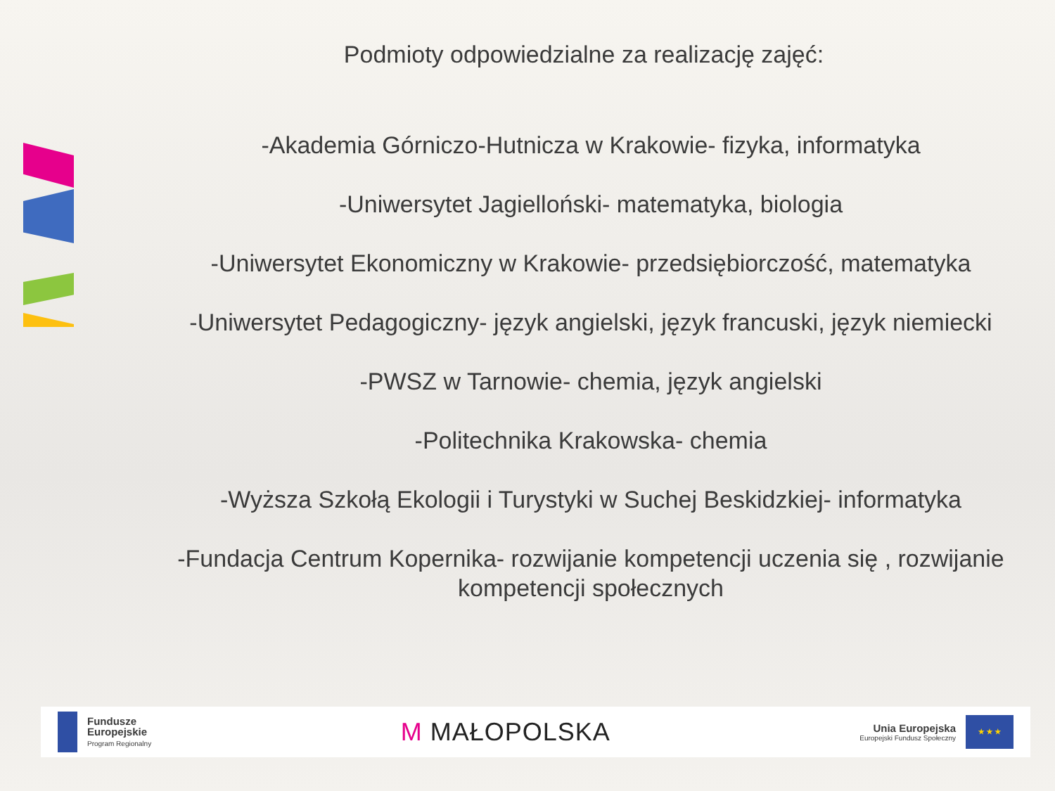Podmioty odpowiedzialne za realizację zajęć:
-Akademia Górniczo-Hutnicza w Krakowie- fizyka, informatyka
-Uniwersytet Jagielloński- matematyka, biologia
-Uniwersytet Ekonomiczny w Krakowie- przedsiębiorczość, matematyka
-Uniwersytet Pedagogiczny- język angielski, język francuski, język niemiecki
-PWSZ w Tarnowie- chemia, język angielski
-Politechnika Krakowska- chemia
-Wyższa Szkołą Ekologii i Turystyki w Suchej Beskidzkiej- informatyka
-Fundacja Centrum Kopernika- rozwijanie kompetencji uczenia się , rozwijanie kompetencji społecznych
Fundusze
Europejskie
Program Regionalny
M MAŁOPOLSKA
Unia Europejska Europejski Fundusz Społeczny ★ ★ ★